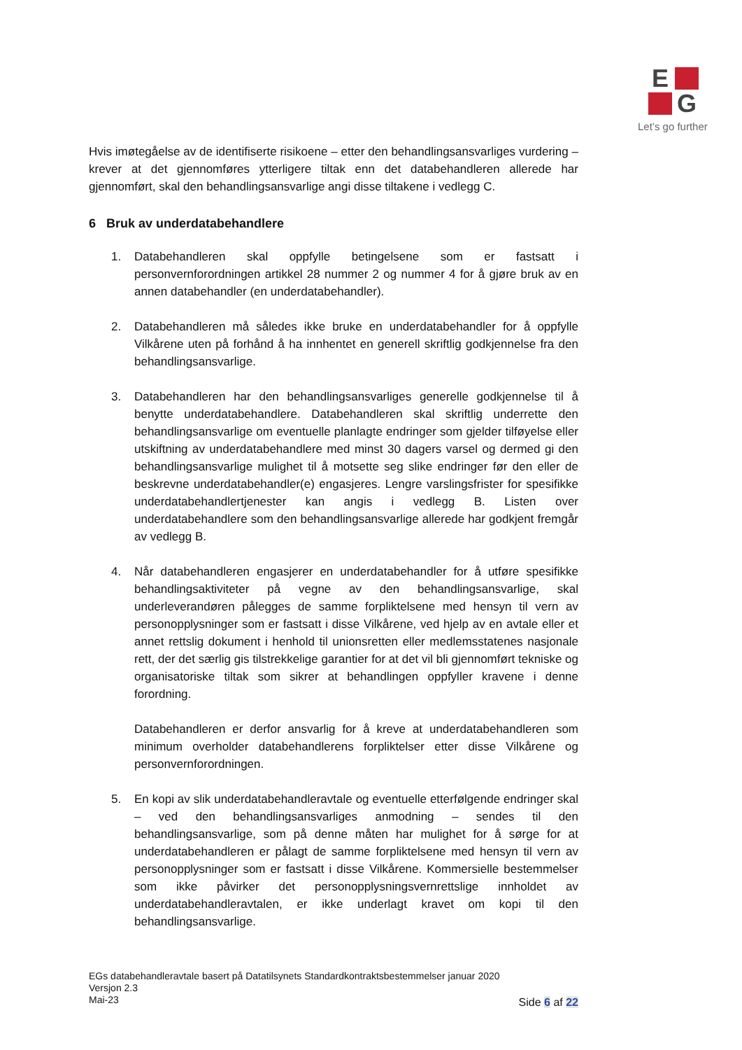E
G
Let’s go further
Hvis imøtegåelse av de identifiserte risikoene – etter den behandlingsansvarliges vurdering – krever at det gjennomføres ytterligere tiltak enn det databehandleren allerede har gjennomført, skal den behandlingsansvarlige angi disse tiltakene i vedlegg C.
6 Bruk av underdatabehandlere
1. Databehandleren skal oppfylle betingelsene som er fastsatt i personvernforordningen artikkel 28 nummer 2 og nummer 4 for å gjøre bruk av en annen databehandler (en underdatabehandler).
2. Databehandleren må således ikke bruke en underdatabehandler for å oppfylle Vilkårene uten på forhånd å ha innhentet en generell skriftlig godkjennelse fra den behandlingsansvarlige.
3. Databehandleren har den behandlingsansvarliges generelle godkjennelse til å benytte underdatabehandlere. Databehandleren skal skriftlig underrette den behandlingsansvarlige om eventuelle planlagte endringer som gjelder tilføyelse eller utskiftning av underdatabehandlere med minst 30 dagers varsel og dermed gi den behandlingsansvarlige mulighet til å motsette seg slike endringer før den eller de beskrevne underdatabehandler(e) engasjeres. Lengre varslingsfrister for spesifikke underdatabehandlertjenester kan angis i vedlegg B. Listen over underdatabehandlere som den behandlingsansvarlige allerede har godkjent fremgår av vedlegg B.
4. Når databehandleren engasjerer en underdatabehandler for å utføre spesifikke behandlingsaktiviteter på vegne av den behandlingsansvarlige, skal underleverandøren pålegges de samme forpliktelsene med hensyn til vern av personopplysninger som er fastsatt i disse Vilkårene, ved hjelp av en avtale eller et annet rettslig dokument i henhold til unionsretten eller medlemsstatenes nasjonale rett, der det særlig gis tilstrekkelige garantier for at det vil bli gjennomført tekniske og organisatoriske tiltak som sikrer at behandlingen oppfyller kravene i denne forordning.
Databehandleren er derfor ansvarlig for å kreve at underdatabehandleren som minimum overholder databehandlerens forpliktelser etter disse Vilkårene og personvernforordningen.
5. En kopi av slik underdatabehandleravtale og eventuelle etterfølgende endringer skal – ved den behandlingsansvarliges anmodning – sendes til den behandlingsansvarlige, som på denne måten har mulighet for å sørge for at underdatabehandleren er pålagt de samme forpliktelsene med hensyn til vern av personopplysninger som er fastsatt i disse Vilkårene. Kommersielle bestemmelser som ikke påvirker det personopplysningsvernrettslige innholdet av underdatabehandleravtalen, er ikke underlagt kravet om kopi til den behandlingsansvarlige.
EGs databehandleravtale basert på Datatilsynets Standardkontraktsbestemmelser januar 2020
Versjon 2.3
Mai-23
Side 6 af 22